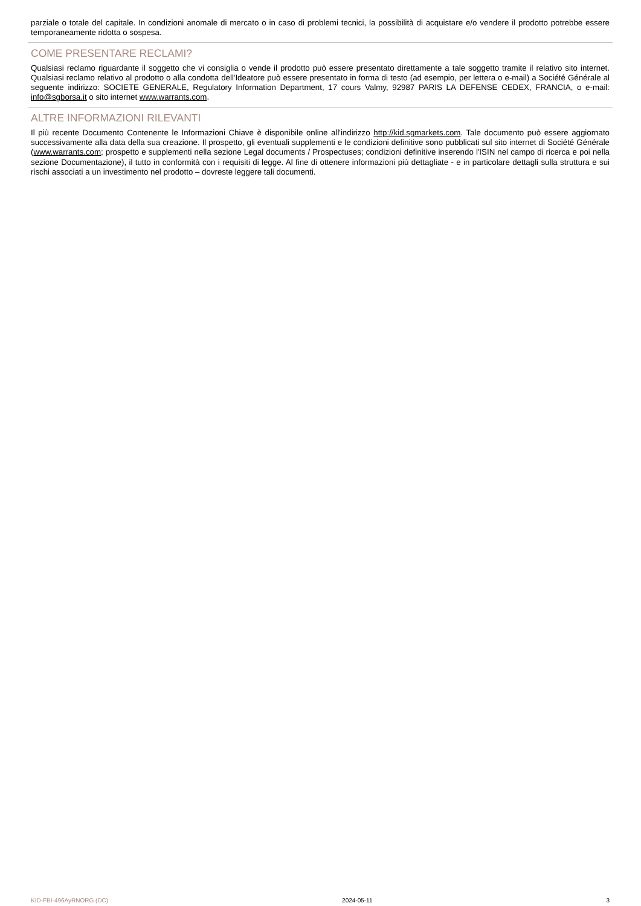parziale o totale del capitale. In condizioni anomale di mercato o in caso di problemi tecnici, la possibilità di acquistare e/o vendere il prodotto potrebbe essere temporaneamente ridotta o sospesa.
COME PRESENTARE RECLAMI?
Qualsiasi reclamo riguardante il soggetto che vi consiglia o vende il prodotto può essere presentato direttamente a tale soggetto tramite il relativo sito internet. Qualsiasi reclamo relativo al prodotto o alla condotta dell'Ideatore può essere presentato in forma di testo (ad esempio, per lettera o e-mail) a Société Générale al seguente indirizzo: SOCIETE GENERALE, Regulatory Information Department, 17 cours Valmy, 92987 PARIS LA DEFENSE CEDEX, FRANCIA, o e-mail: info@sgborsa.it o sito internet www.warrants.com.
ALTRE INFORMAZIONI RILEVANTI
Il più recente Documento Contenente le Informazioni Chiave è disponibile online all'indirizzo http://kid.sgmarkets.com. Tale documento può essere aggiornato successivamente alla data della sua creazione. Il prospetto, gli eventuali supplementi e le condizioni definitive sono pubblicati sul sito internet di Société Générale (www.warrants.com; prospetto e supplementi nella sezione Legal documents / Prospectuses; condizioni definitive inserendo l'ISIN nel campo di ricerca e poi nella sezione Documentazione), il tutto in conformità con i requisiti di legge. Al fine di ottenere informazioni più dettagliate - e in particolare dettagli sulla struttura e sui rischi associati a un investimento nel prodotto – dovreste leggere tali documenti.
KID-FBI-496AyRNORG (DC) 2024-05-11 3